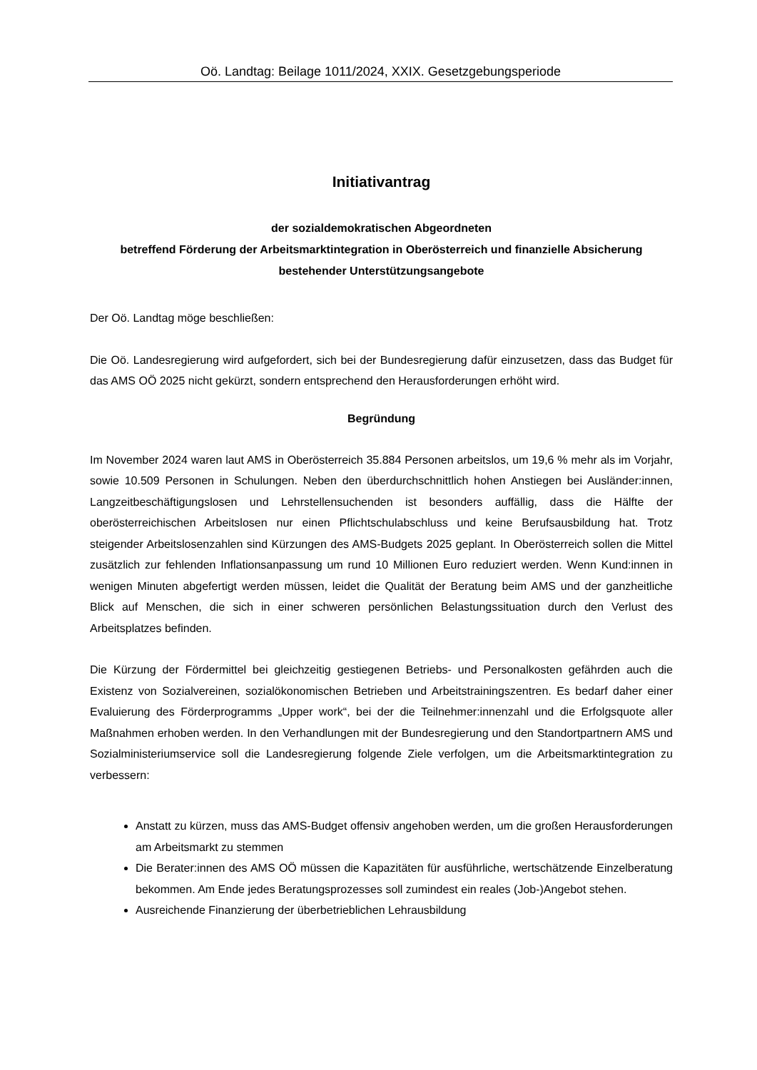Oö. Landtag: Beilage 1011/2024, XXIX. Gesetzgebungsperiode
Initiativantrag
der sozialdemokratischen Abgeordneten
betreffend Förderung der Arbeitsmarktintegration in Oberösterreich und finanzielle Absicherung bestehender Unterstützungsangebote
Der Oö. Landtag möge beschließen:
Die Oö. Landesregierung wird aufgefordert, sich bei der Bundesregierung dafür einzusetzen, dass das Budget für das AMS OÖ 2025 nicht gekürzt, sondern entsprechend den Herausforderungen erhöht wird.
Begründung
Im November 2024 waren laut AMS in Oberösterreich 35.884 Personen arbeitslos, um 19,6 % mehr als im Vorjahr, sowie 10.509 Personen in Schulungen. Neben den überdurchschnittlich hohen Anstiegen bei Ausländer:innen, Langzeitbeschäftigungslosen und Lehrstellensuchenden ist besonders auffällig, dass die Hälfte der oberösterreichischen Arbeitslosen nur einen Pflichtschulabschluss und keine Berufsausbildung hat. Trotz steigender Arbeitslosenzahlen sind Kürzungen des AMS-Budgets 2025 geplant. In Oberösterreich sollen die Mittel zusätzlich zur fehlenden Inflationsanpassung um rund 10 Millionen Euro reduziert werden. Wenn Kund:innen in wenigen Minuten abgefertigt werden müssen, leidet die Qualität der Beratung beim AMS und der ganzheitliche Blick auf Menschen, die sich in einer schweren persönlichen Belastungssituation durch den Verlust des Arbeitsplatzes befinden.
Die Kürzung der Fördermittel bei gleichzeitig gestiegenen Betriebs- und Personalkosten gefährden auch die Existenz von Sozialvereinen, sozialökonomischen Betrieben und Arbeitstrainingszentren. Es bedarf daher einer Evaluierung des Förderprogramms „Upper work“, bei der die Teilnehmer:innenzahl und die Erfolgsquote aller Maßnahmen erhoben werden. In den Verhandlungen mit der Bundesregierung und den Standortpartnern AMS und Sozialministeriumservice soll die Landesregierung folgende Ziele verfolgen, um die Arbeitsmarktintegration zu verbessern:
Anstatt zu kürzen, muss das AMS-Budget offensiv angehoben werden, um die großen Herausforderungen am Arbeitsmarkt zu stemmen
Die Berater:innen des AMS OÖ müssen die Kapazitäten für ausführliche, wertschätzende Einzelberatung bekommen. Am Ende jedes Beratungsprozesses soll zumindest ein reales (Job-)Angebot stehen.
Ausreichende Finanzierung der überbetrieblichen Lehrausbildung